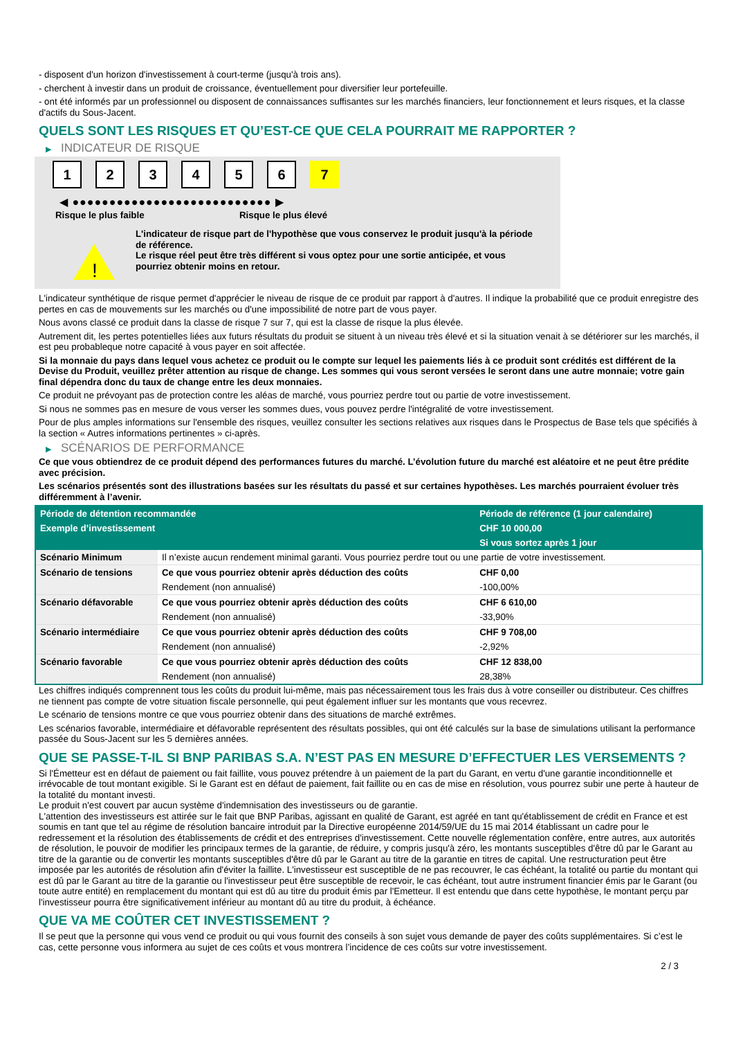- disposent d'un horizon d'investissement à court-terme (jusqu'à trois ans).
- cherchent à investir dans un produit de croissance, éventuellement pour diversifier leur portefeuille.
- ont été informés par un professionnel ou disposent de connaissances suffisantes sur les marchés financiers, leur fonctionnement et leurs risques, et la classe d'actifs du Sous-Jacent.
QUELS SONT LES RISQUES ET QU’EST-CE QUE CELA POURRAIT ME RAPPORTER ?
▶ INDICATEUR DE RISQUE
123456 7
◀ ●●●●●●●●●●●●●●●●●●●●●●●●●●● ▶
Risque le plus faible Risque le plus élevé
!
L'indicateur de risque part de l'hypothèse que vous conservez le produit jusqu'à la période de référence.
Le risque réel peut être très différent si vous optez pour une sortie anticipée, et vous pourriez obtenir moins en retour.
L'indicateur synthétique de risque permet d'apprécier le niveau de risque de ce produit par rapport à d'autres. Il indique la probabilité que ce produit enregistre des pertes en cas de mouvements sur les marchés ou d'une impossibilité de notre part de vous payer.
Nous avons classé ce produit dans la classe de risque 7 sur 7, qui est la classe de risque la plus élevée.
Autrement dit, les pertes potentielles liées aux futurs résultats du produit se situent à un niveau très élevé et si la situation venait à se détériorer sur les marchés, il est peu probableque notre capacité à vous payer en soit affectée.
Si la monnaie du pays dans lequel vous achetez ce produit ou le compte sur lequel les paiements liés à ce produit sont crédités est différent de la Devise du Produit, veuillez prêter attention au risque de change. Les sommes qui vous seront versées le seront dans une autre monnaie; votre gain final dépendra donc du taux de change entre les deux monnaies.
Ce produit ne prévoyant pas de protection contre les aléas de marché, vous pourriez perdre tout ou partie de votre investissement.
Si nous ne sommes pas en mesure de vous verser les sommes dues, vous pouvez perdre l'intégralité de votre investissement.
Pour de plus amples informations sur l'ensemble des risques, veuillez consulter les sections relatives aux risques dans le Prospectus de Base tels que spécifiés à la section « Autres informations pertinentes » ci-après.
▶ SCÉNARIOS DE PERFORMANCE
Ce que vous obtiendrez de ce produit dépend des performances futures du marché. L’évolution future du marché est aléatoire et ne peut être prédite avec précision.
Les scénarios présentés sont des illustrations basées sur les résultats du passé et sur certaines hypothèses. Les marchés pourraient évoluer très différemment à l’avenir.
| Période de détention recommandée | | Période de référence (1 jour calendaire) |
| Exemple d’investissement | | CHF 10 000,00 |
| | | Si vous sortez après 1 jour |
| Scénario Minimum | Il n’existe aucun rendement minimal garanti. Vous pourriez perdre tout ou une partie de votre investissement. | |
| Scénario de tensions | Ce que vous pourriez obtenir après déduction des coûts | CHF 0,00 |
| | Rendement (non annualisé) | -100,00% |
| Scénario défavorable | Ce que vous pourriez obtenir après déduction des coûts | CHF 6 610,00 |
| | Rendement (non annualisé) | -33,90% |
| Scénario intermédiaire | Ce que vous pourriez obtenir après déduction des coûts | CHF 9 708,00 |
| | Rendement (non annualisé) | -2,92% |
| Scénario favorable | Ce que vous pourriez obtenir après déduction des coûts | CHF 12 838,00 |
| | Rendement (non annualisé) | 28,38% |
Les chiffres indiqués comprennent tous les coûts du produit lui-même, mais pas nécessairement tous les frais dus à votre conseiller ou distributeur. Ces chiffres ne tiennent pas compte de votre situation fiscale personnelle, qui peut également influer sur les montants que vous recevrez.
Le scénario de tensions montre ce que vous pourriez obtenir dans des situations de marché extrêmes.
Les scénarios favorable, intermédiaire et défavorable représentent des résultats possibles, qui ont été calculés sur la base de simulations utilisant la performance passée du Sous-Jacent sur les 5 dernières années.
QUE SE PASSE-T-IL SI BNP PARIBAS S.A. N’EST PAS EN MESURE D’EFFECTUER LES VERSEMENTS ?
Si l'Émetteur est en défaut de paiement ou fait faillite, vous pouvez prétendre à un paiement de la part du Garant, en vertu d'une garantie inconditionnelle et irrévocable de tout montant exigible. Si le Garant est en défaut de paiement, fait faillite ou en cas de mise en résolution, vous pourrez subir une perte à hauteur de la totalité du montant investi.
Le produit n'est couvert par aucun système d'indemnisation des investisseurs ou de garantie.
L'attention des investisseurs est attirée sur le fait que BNP Paribas, agissant en qualité de Garant, est agréé en tant qu'établissement de crédit en France et est soumis en tant que tel au régime de résolution bancaire introduit par la Directive européenne 2014/59/UE du 15 mai 2014 établissant un cadre pour le redressement et la résolution des établissements de crédit et des entreprises d'investissement. Cette nouvelle réglementation confère, entre autres, aux autorités de résolution, le pouvoir de modifier les principaux termes de la garantie, de réduire, y compris jusqu'à zéro, les montants susceptibles d'être dû par le Garant au titre de la garantie ou de convertir les montants susceptibles d'être dû par le Garant au titre de la garantie en titres de capital. Une restructuration peut être imposée par les autorités de résolution afin d'éviter la faillite. L'investisseur est susceptible de ne pas recouvrer, le cas échéant, la totalité ou partie du montant qui est dû par le Garant au titre de la garantie ou l'investisseur peut être susceptible de recevoir, le cas échéant, tout autre instrument financier émis par le Garant (ou toute autre entité) en remplacement du montant qui est dû au titre du produit émis par l'Emetteur. Il est entendu que dans cette hypothèse, le montant perçu par l'investisseur pourra être significativement inférieur au montant dû au titre du produit, à échéance.
QUE VA ME COÛTER CET INVESTISSEMENT ?
Il se peut que la personne qui vous vend ce produit ou qui vous fournit des conseils à son sujet vous demande de payer des coûts supplémentaires. Si c’est le cas, cette personne vous informera au sujet de ces coûts et vous montrera l’incidence de ces coûts sur votre investissement.
2 / 3